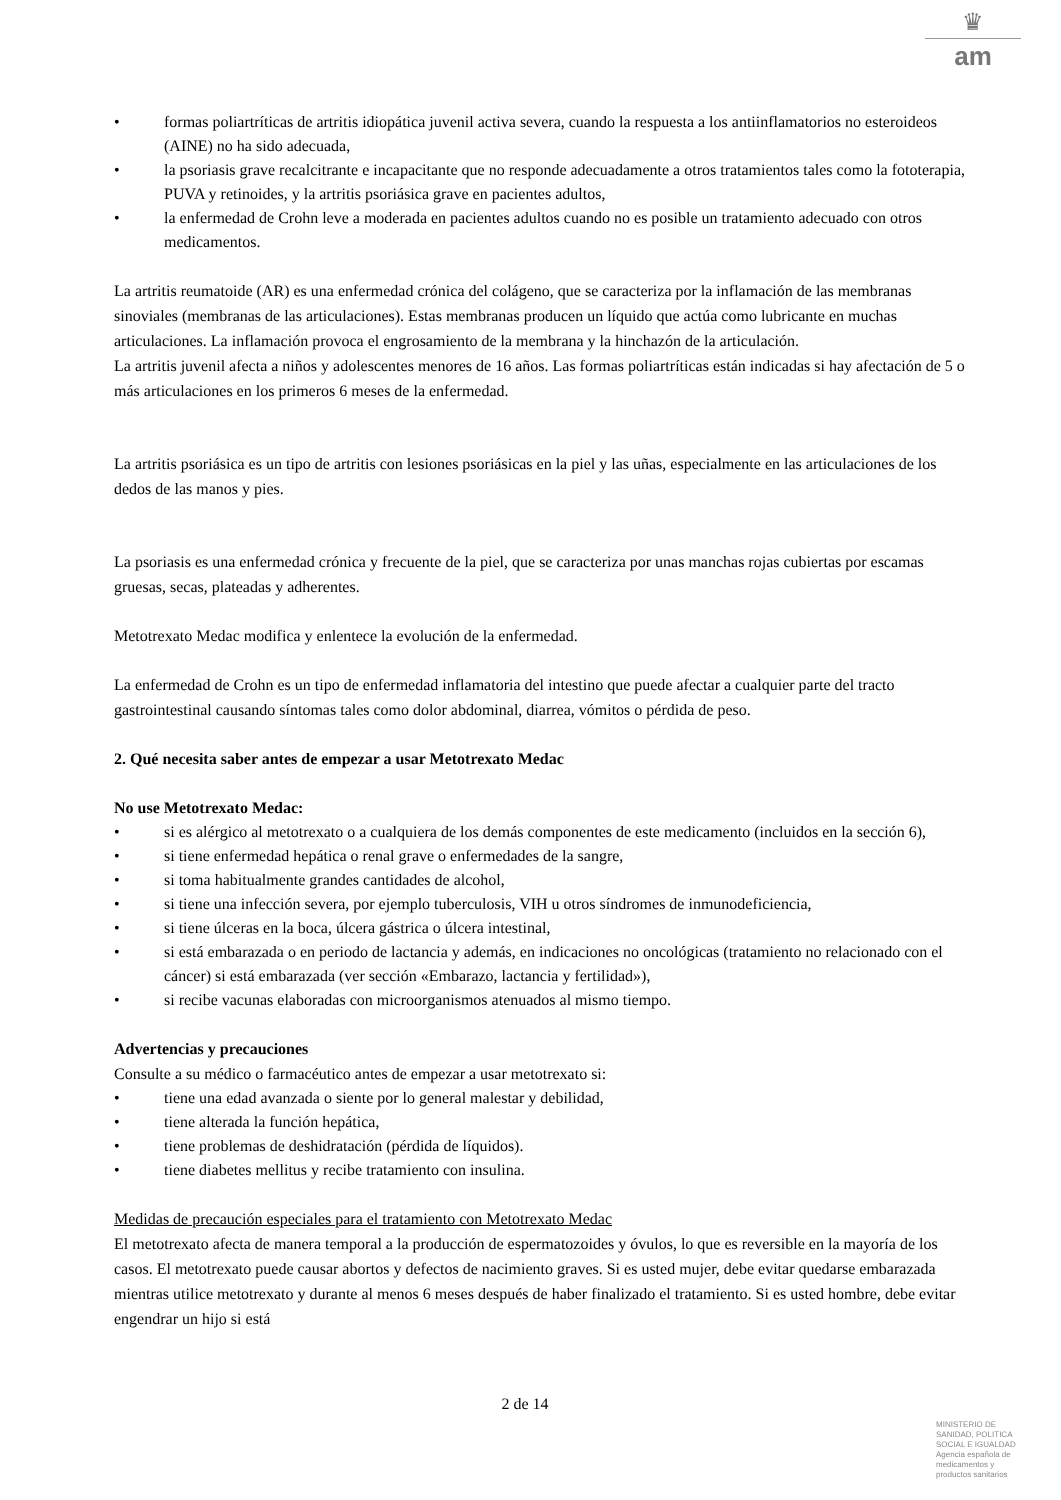♛
am
• formas poliartríticas de artritis idiopática juvenil activa severa, cuando la respuesta a los antiinflamatorios no esteroideos (AINE) no ha sido adecuada,
• la psoriasis grave recalcitrante e incapacitante que no responde adecuadamente a otros tratamientos tales como la fototerapia, PUVA y retinoides, y la artritis psoriásica grave en pacientes adultos,
• la enfermedad de Crohn leve a moderada en pacientes adultos cuando no es posible un tratamiento adecuado con otros medicamentos.
La artritis reumatoide (AR) es una enfermedad crónica del colágeno, que se caracteriza por la inflamación de las membranas sinoviales (membranas de las articulaciones). Estas membranas producen un líquido que actúa como lubricante en muchas articulaciones. La inflamación provoca el engrosamiento de la membrana y la hinchazón de la articulación.
La artritis juvenil afecta a niños y adolescentes menores de 16 años. Las formas poliartríticas están indicadas si hay afectación de 5 o más articulaciones en los primeros 6 meses de la enfermedad.
La artritis psoriásica es un tipo de artritis con lesiones psoriásicas en la piel y las uñas, especialmente en las articulaciones de los dedos de las manos y pies.
La psoriasis es una enfermedad crónica y frecuente de la piel, que se caracteriza por unas manchas rojas cubiertas por escamas gruesas, secas, plateadas y adherentes.
Metotrexato Medac modifica y enlentece la evolución de la enfermedad.
La enfermedad de Crohn es un tipo de enfermedad inflamatoria del intestino que puede afectar a cualquier parte del tracto gastrointestinal causando síntomas tales como dolor abdominal, diarrea, vómitos o pérdida de peso.
2. Qué necesita saber antes de empezar a usar Metotrexato Medac
No use Metotrexato Medac:
• si es alérgico al metotrexato o a cualquiera de los demás componentes de este medicamento (incluidos en la sección 6),
• si tiene enfermedad hepática o renal grave o enfermedades de la sangre,
• si toma habitualmente grandes cantidades de alcohol,
• si tiene una infección severa, por ejemplo tuberculosis, VIH u otros síndromes de inmunodeficiencia,
• si tiene úlceras en la boca, úlcera gástrica o úlcera intestinal,
• si está embarazada o en periodo de lactancia y además, en indicaciones no oncológicas (tratamiento no relacionado con el cáncer) si está embarazada (ver sección «Embarazo, lactancia y fertilidad»),
• si recibe vacunas elaboradas con microorganismos atenuados al mismo tiempo.
Advertencias y precauciones
Consulte a su médico o farmacéutico antes de empezar a usar metotrexato si:
• tiene una edad avanzada o siente por lo general malestar y debilidad,
• tiene alterada la función hepática,
• tiene problemas de deshidratación (pérdida de líquidos).
• tiene diabetes mellitus y recibe tratamiento con insulina.
Medidas de precaución especiales para el tratamiento con Metotrexato Medac
El metotrexato afecta de manera temporal a la producción de espermatozoides y óvulos, lo que es reversible en la mayoría de los casos. El metotrexato puede causar abortos y defectos de nacimiento graves. Si es usted mujer, debe evitar quedarse embarazada mientras utilice metotrexato y durante al menos 6 meses después de haber finalizado el tratamiento. Si es usted hombre, debe evitar engendrar un hijo si está
2 de 14
MINISTERIO DE
SANIDAD, POLITICA
SOCIAL E IGUALDAD
Agencia española de
medicamentos y
productos sanitarios